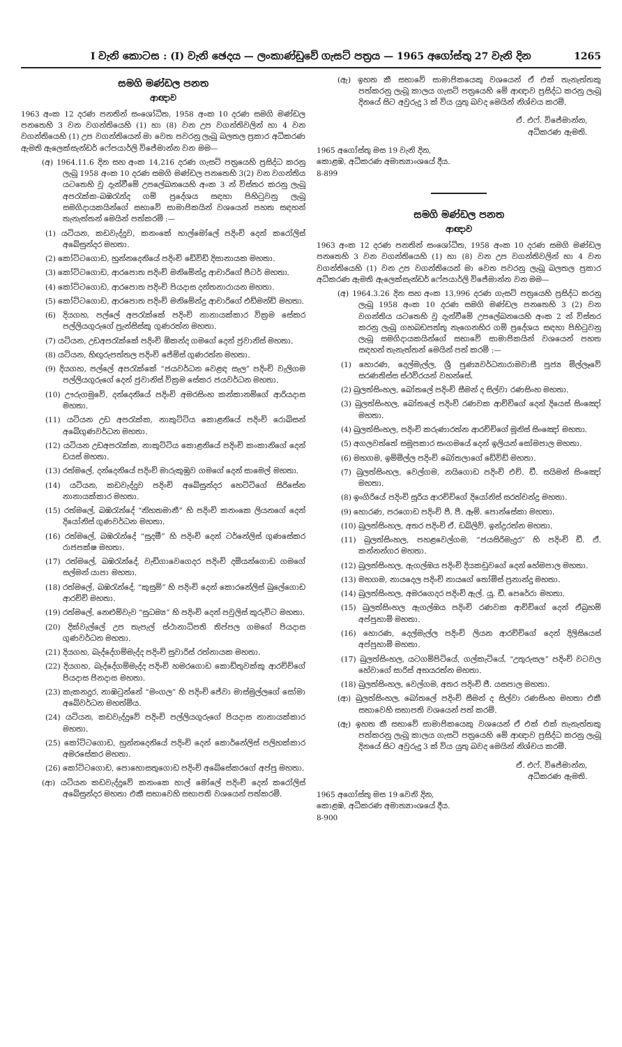I වැනි කොටස : (I) වැනි ඡෙදය — ලංකාණ්ඩුවේ ගැසට් පත්‍රය — 1965 අගෝස්තු 27 වැනි දින 1265
සමගි මණ්ඩල පනත
ආඥාව
1963 අංක 12 දරණ පනතින් සංශෝධිත, 1958 අංක 10 දරණ සමගි මණ්ඩල පනතෙහි 3 වන වගන්තියෙහි (1) හා (8) වන උප වගන්තිවලින් හා 4 වන වගන්තියෙහි (1) උප වගන්තියෙන් මා වෙත පවරනු ලැබූ බලතල ප්‍රකාර අධිකරණ ඇමති ඇලෙක්සැන්ඩර් ෆේපයාර්ලි විජේමාන්න වන මම—
(අ) 1964.11.6 දින සහ අංක 14,216 දරණ ගැසට් පත්‍රයෙහි ප්‍රසිද්ධ කරනු ලැබූ 1958 අංක 10 දරණ සමගි මණ්ඩල පනතෙහි 3(2) වන වගන්තිය යටතෙහි වූ දැන්වීමේ උපලේඛනයෙහි අංක 3 න් විස්තර කරනු ලැබූ අපරැක්ක-බඹරැන්ද ගම් ප්‍රදේශය සඳහා පිහිටුවනු ලැබූ සමගිදායකයින්ගේ සභාවේ සාමාජිකයින් වශයෙන් පහත සඳහන් තැනැත්තන් මෙයින් පත්කරමි :—
(1) යටියන, කඩවැද්දුව, කනංකේ හාල්මෝලේ පදිංචි දෙන් කරෝලිස් අබේසුන්දර මහතා.
(2) කෝට්ටගොඩ, හුන්නදෙනියේ පදිංචි ඩේවිඩ් දිසානායක මහතා.
(3) කෝට්ටගොඩ, ආරපොත පදිංචි මනිමේන්ද්‍ර ආචාරිගේ පීටර් මහතා.
(4) කෝට්ටගොඩ, ආරපොත පදිංචි පියදාස දන්තනාරායන මහතා.
(5) කෝට්ටගොඩ, ආරපොත පදිංචි මනිමේන්ද්‍ර ආචාරිගේ එඩ්මන්ඩ් මහතා.
(6) දියගහ, පල්ලේ අපරැක්කේ පදිංචි නානායක්කාර වික්‍රම සේකර පල්ලියගුරුගේ ප්‍රැන්සිස්කු ගුණරත්න මහතා.
(7) යටියන, උඩඅපරැක්කේ පදිංචි ඕකන්ද ගමගේ දෙන් ජුවානිස් මහතා.
(8) යටියන, හිඟුරුපත්තල පදිංචි ජේම්ස් ගුණරත්න මහතා.
(9) දියගහ, පල්ලේ අපරැක්කේ “ජයවර්ධන වෙළඳ සැල” පදිංචි වැලිගම පල්ලියගුරුගේ දෙන් ජුවානිස් වික්‍රම සේකර ජයවර්ධන මහතා.
(10) ඌරුගමුවේ, දන්දෙනියේ පදිංචි අමරසිංහ කන්කානම්ගේ ආරියදාස මහතා.
(11) යටියන උඩ අපරැක්ක, නාකුට්ටිය කොළනියේ පදිංචි රොබිසන් අබේගුණවර්ධන මහතා.
(12) යටියන උඩඅපරැක්ක, නාකුට්ටිය කොළනියේ පදිංචි කංකානිගේ දෙන් ඩයස් මහතා.
(13) රත්මලේ, දන්දෙනියේ පදිංචි මාරුකුඹුව ගමගේ දෙන් සාමෙල් මහතා.
(14) යටියන, කඩවැද්දුව පදිංචි අබේසුන්දර හෙට්ටිගේ සිරිසේන නානායක්කාර මහතා.
(15) රත්මලේ, බඹරැන්දේ “නිහතමානී” හි පදිංචි කනංකෙ ලියනගේ දෙන් දියෝනිස් ගුණවර්ධන මහතා.
(16) රත්මලේ, බඹරැන්දේ “සුදමී” හි පදිංචි දෙන් ටර්නේලිස් ගුණසේකර රාජපක්ෂ මහතා.
(17) රත්මලේ, බඹරැන්දේ, වැඩිගාවෙගෙදර පදිංචි දමියන්ගොඩ ගමගේ සල්මන් යාපා මහතා.
(18) රත්මලේ, බඹරැන්දේ, “කුසුම්” හි පදිංචි දෙන් කොරනේලිස් බුලේගොඩ ආරච්චි මහතා.
(19) රත්මලේ, නෙළුම්වැව “සුධම්‍ය” හි පදිංචි දෙන් පවුලිස් කුරුවිට මහතා.
(20) දික්වැල්ලේ උප තැපැල් ස්ථානාධිපති තිප්පල ගමගේ පියදාස ගුණවර්ධන මහතා.
(21) දියගහ, බැද්දේගම්මැද්ද පදිංචි සුවාරිස් රත්නායක මහතා.
(22) දියගහ, බැද්දේගම්මැද්ද පදිංචි හමරගොඩ කොඩිතුවක්කු ආරච්චිගේ පියදාස ජිනදාස මහතා.
(23) කැකනදුර, නාඹටුන්නේ “මංගල” හි පදිංචි ජේවා මාස්මුල්ලගේ සෝමා අබේවර්ධන මහත්මිය.
(24) යටියන, කඩවැද්දුවේ පදිංචි පල්ලියගුරුගේ පියදාස නානායක්කාර මහතා.
(25) කෝට්ටගොඩ, හුන්නදෙනියේ පදිංචි දෙන් කොර්නේලිස් පලිහක්කාර අමරසේකර මහතා.
(26) කෝට්ටගොඩ, පොහොසතුගොඩ පදිංචි අබේසේකරගේ අප්පු මහතා.
(ආ) යටියන කඩවැද්දුවේ කනංකෙ හාල් මෝලේ පදිංචි දෙන් කරෝලිස් අබේසුන්දර මහතා එකී සභාවෙහි සභාපති වශයෙන් පත්කරමි.
(ඇ) ඉහත කී සභාවේ සාමාජිකයෙකු වශයෙන් ඒ එක් තැනැත්තකු පත්කරනු ලැබූ කාලය ගැසට් පත්‍රයෙහි මේ ආඥාව ප්‍රසිද්ධ කරනු ලැබූ දිනයේ සිට අවුරුදු 3 ක් විය යුතු බවද මෙයින් නිශ්චය කරමි.
ඒ. එෆ්. විජේමාන්න,
අධිකරණ ඇමති.
1965 අගෝස්තු මස 19 වැනි දින,
කොළඹ, අධිකරණ අමාත්‍යාංශයේ දීය.
8-899
සමගි මණ්ඩල පනත
ආඥාව
1963 අංක 12 දරණ පනතින් සංශෝධිත, 1958 අංක 10 දරණ සමගි මණ්ඩල පනතෙහි 3 වන වගන්තියෙහි (1) හා (8) වන උප වගන්තිවලින් හා 4 වන වගන්තියෙහි (1) වන උප වගන්තියෙන් මා වෙත පවරනු ලැබූ බලතල ප්‍රකාර අධිකරණ ඇමති ඇලෙක්සැන්ඩර් ෆේපයාර්ලි විජේමාන්න වන මම—
(අ) 1964.3.26 දින සහ අංක 13,996 දරණ ගැසට් පත්‍රයෙහි ප්‍රසිද්ධ කරනු ලැබූ 1958 අංක 10 දරණ සමගි මණ්ඩල පනතෙහි 3 (2) වන වගන්තිය යටතෙහි වූ දැන්වීමේ උපලේඛනයෙහි අංක 2 න් විස්තර කරනු ලැබූ ගහබඩපත්තු නැගෙනහිර ගම් ප්‍රදේශය සඳහා පිහිටුවනු ලැබූ සමගිදායකයින්ගේ සභාවේ සාමාජිකයින් වශයෙන් පහත සඳහන් තැනැත්තන් මෙයින් පත් කරමි :—
(1) හොරණ, දෙල්මැල්ල, ශ්‍රී පුණ්‍යවර්ධනාරාමවාසී පූජ්‍ය මිල්ලෑවේ සරණතිස්ස ස්ථවිරයන් වහන්සේ.
(2) බුලත්සිංහල, බෝතලේ පදිංචි සීමන් ද සිල්වා රණසිංහ මහතා.
(3) බුලත්සිංහල, බෝතලේ පදිංචි රණවක ආච්චිගේ දෙන් දියෙස් සිංඤෝ මහතා.
(4) බුලත්සිංහල, පදිංචි කරුණාරත්න ආරච්චිගේ මූනිස් සිංඤෝ මහතා.
(5) අගලවත්තේ සමූපකාර සංගමයේ දෙන් ඉලියන් සෝමපාල මහතා.
(6) මහගම, ඉම්මිල්ල පදිංචි බෝතලාගේ ඩේවිඩ් මහතා.
(7) බුලත්සිංහල, වෙල්ගම, නයිගොඩ පදිංචි එච්. ඩී. සයිමන් සිංඤෝ මහතා.
(8) ඉංගිරියේ පදිංචි සූරිය ආරච්චිගේ දියෝනිස් සරත්චන්ද්‍ර මහතා.
(9) හොරණ, පරගොඩ පදිංචි පී. පී. ඈම්. පොන්සේකා මහතා.
(10) බුලත්සිංහල, අතර පදිංචි ඒ. ඩබ්ලිව්. ඉන්ද්‍රරත්න මහතා.
(11) බුලත්සිංහල, පහළවෙල්ගම, “ජයසිරිමැදුර” හි පදිංචි ඩී. ඒ. කන්නන්ගර මහතා.
(12) බුලත්සිංහල, ඇගල්ඔය පදිංචි දියකඩුවගේ දෙන් හේමපාල මහතා.
(13) මහගම, නායදෙල පදිංචි නායගේ තෝමිස් ප්‍රනාන්දු මහතා.
(14) බුලත්සිංහල, අමරගෙදර පදිංචි ඇල්. යූ. ඩී. පෙරේරා මහතා.
(15) බුලත්සිංහල ඇගල්ඔය පදිංචි රණවක ආච්චිගේ දෙන් ඒබ්‍රහම් අප්පුහාමි මහතා.
(16) හොරණ, දෙල්මැල්ල පදිංචි ලියන ආරච්චිගේ දෙන් දිලිසියෙස් අප්පුහාමි මහතා.
(17) බුලත්සිංහල, යටගම්පිටියේ, ගල්කැටියේ, “උතුරුසල” පදිංචි වටවල හේවාගේ සාරිස් අභයරත්න මහතා.
(18) බුලත්සිංහල, වෙල්ගම, අතර පදිංචි ජී. යසපාල මහතා.
(ආ) බුලත්සිංහල, බෝතලේ පදිංචි සීමන් ද සිල්වා රණසිංහ මහතා එකී සභාවෙහි සභාපති වශයෙන් පත් කරමි.
(ඇ) ඉහත කී සභාවේ සාමාජිකයෙකු වශයෙන් ඒ එක් එක් තැනැත්තකු පත්කරනු ලැබූ කාලය ගැසට් පත්‍රයෙහි මේ ආඥාව ප්‍රසිද්ධ කරනු ලැබූ දිනයේ සිට අවුරුදු 3 ක් විය යුතු බවද මෙයින් නිශ්චය කරමි.
ඒ. එෆ්. විජේමාන්න,
අධිකරණ ඇමති.
1965 අගෝස්තු මස 19 වෙනි දින,
කොළඹ, අධිකරණ අමාත්‍යාංශයේ දීය.
8-900